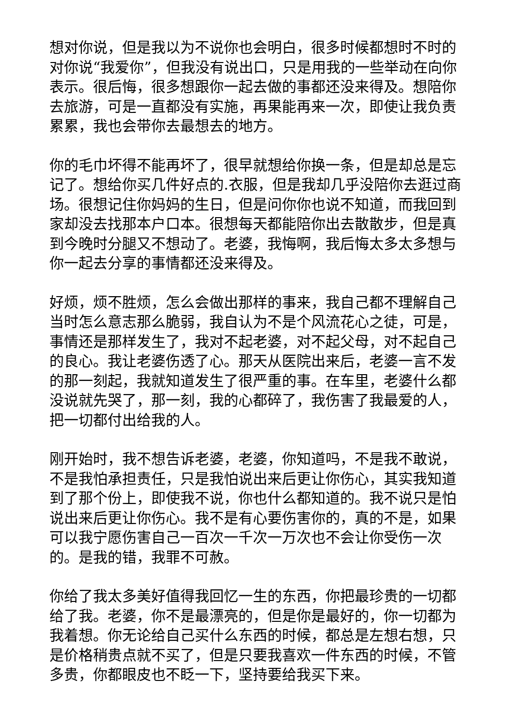想对你说，但是我以为不说你也会明白，很多时候都想时不时的对你说“我爱你”，但我没有说出口，只是用我的一些举动在向你表示。很后悔，很多想跟你一起去做的事都还没来得及。想陪你去旅游，可是一直都没有实施，再果能再来一次，即使让我负责累累，我也会带你去最想去的地方。
你的毛巾坏得不能再坏了，很早就想给你换一条，但是却总是忘记了。想给你买几件好点的.衣服，但是我却几乎没陪你去逛过商场。很想记住你妈妈的生日，但是问你你也说不知道，而我回到家却没去找那本户口本。很想每天都能陪你出去散散步，但是真到今晚时分腿又不想动了。老婆，我悔啊，我后悔太多太多想与你一起去分享的事情都还没来得及。
好烦，烦不胜烦，怎么会做出那样的事来，我自己都不理解自己当时怎么意志那么脆弱，我自认为不是个风流花心之徒，可是，事情还是那样发生了，我对不起老婆，对不起父母，对不起自己的良心。我让老婆伤透了心。那天从医院出来后，老婆一言不发的那一刻起，我就知道发生了很严重的事。在车里，老婆什么都没说就先哭了，那一刻，我的心都碎了，我伤害了我最爱的人，把一切都付出给我的人。
刚开始时，我不想告诉老婆，老婆，你知道吗，不是我不敢说，不是我怕承担责任，只是我怕说出来后更让你伤心，其实我知道到了那个份上，即使我不说，你也什么都知道的。我不说只是怕说出来后更让你伤心。我不是有心要伤害你的，真的不是，如果可以我宁愿伤害自己一百次一千次一万次也不会让你受伤一次的。是我的错，我罪不可赦。
你给了我太多美好值得我回忆一生的东西，你把最珍贵的一切都给了我。老婆，你不是最漂亮的，但是你是最好的，你一切都为我着想。你无论给自己买什么东西的时候，都总是左想右想，只是价格稍贵点就不买了，但是只要我喜欢一件东西的时候，不管多贵，你都眼皮也不眨一下，坚持要给我买下来。